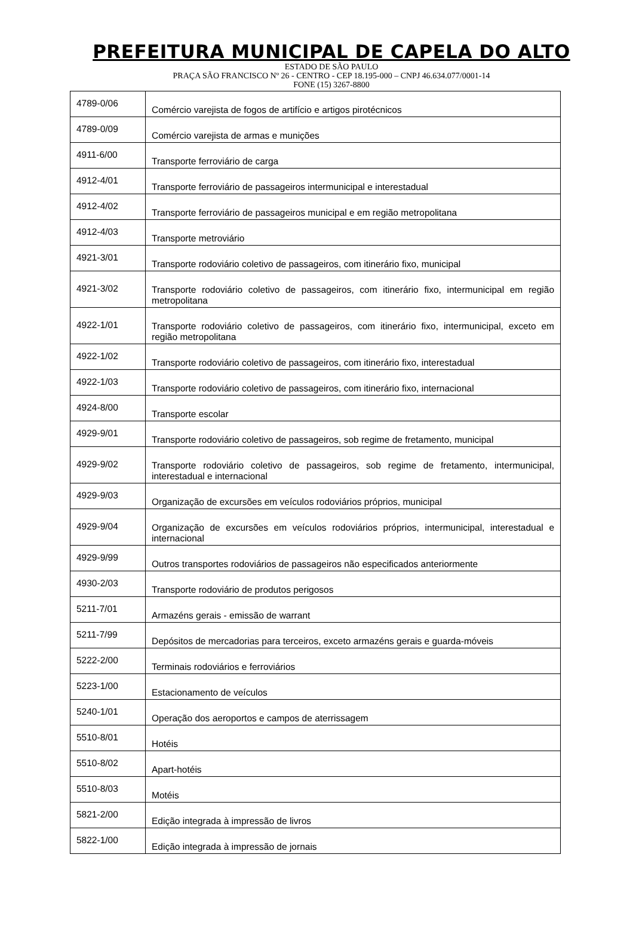PREFEITURA MUNICIPAL DE CAPELA DO ALTO
ESTADO DE SÃO PAULO
PRAÇA SÃO FRANCISCO Nº 26 - CENTRO - CEP 18.195-000 – CNPJ 46.634.077/0001-14
FONE (15) 3267-8800
| 4789-0/06 | Comércio varejista de fogos de artifício e artigos pirotécnicos |
| 4789-0/09 | Comércio varejista de armas e munições |
| 4911-6/00 | Transporte ferroviário de carga |
| 4912-4/01 | Transporte ferroviário de passageiros intermunicipal e interestadual |
| 4912-4/02 | Transporte ferroviário de passageiros municipal e em região metropolitana |
| 4912-4/03 | Transporte metroviário |
| 4921-3/01 | Transporte rodoviário coletivo de passageiros, com itinerário fixo, municipal |
| 4921-3/02 | Transporte rodoviário coletivo de passageiros, com itinerário fixo, intermunicipal em região metropolitana |
| 4922-1/01 | Transporte rodoviário coletivo de passageiros, com itinerário fixo, intermunicipal, exceto em região metropolitana |
| 4922-1/02 | Transporte rodoviário coletivo de passageiros, com itinerário fixo, interestadual |
| 4922-1/03 | Transporte rodoviário coletivo de passageiros, com itinerário fixo, internacional |
| 4924-8/00 | Transporte escolar |
| 4929-9/01 | Transporte rodoviário coletivo de passageiros, sob regime de fretamento, municipal |
| 4929-9/02 | Transporte rodoviário coletivo de passageiros, sob regime de fretamento, intermunicipal, interestadual e internacional |
| 4929-9/03 | Organização de excursões em veículos rodoviários próprios, municipal |
| 4929-9/04 | Organização de excursões em veículos rodoviários próprios, intermunicipal, interestadual e internacional |
| 4929-9/99 | Outros transportes rodoviários de passageiros não especificados anteriormente |
| 4930-2/03 | Transporte rodoviário de produtos perigosos |
| 5211-7/01 | Armazéns gerais - emissão de warrant |
| 5211-7/99 | Depósitos de mercadorias para terceiros, exceto armazéns gerais e guarda-móveis |
| 5222-2/00 | Terminais rodoviários e ferroviários |
| 5223-1/00 | Estacionamento de veículos |
| 5240-1/01 | Operação dos aeroportos e campos de aterrissagem |
| 5510-8/01 | Hotéis |
| 5510-8/02 | Apart-hotéis |
| 5510-8/03 | Motéis |
| 5821-2/00 | Edição integrada à impressão de livros |
| 5822-1/00 | Edição integrada à impressão de jornais |